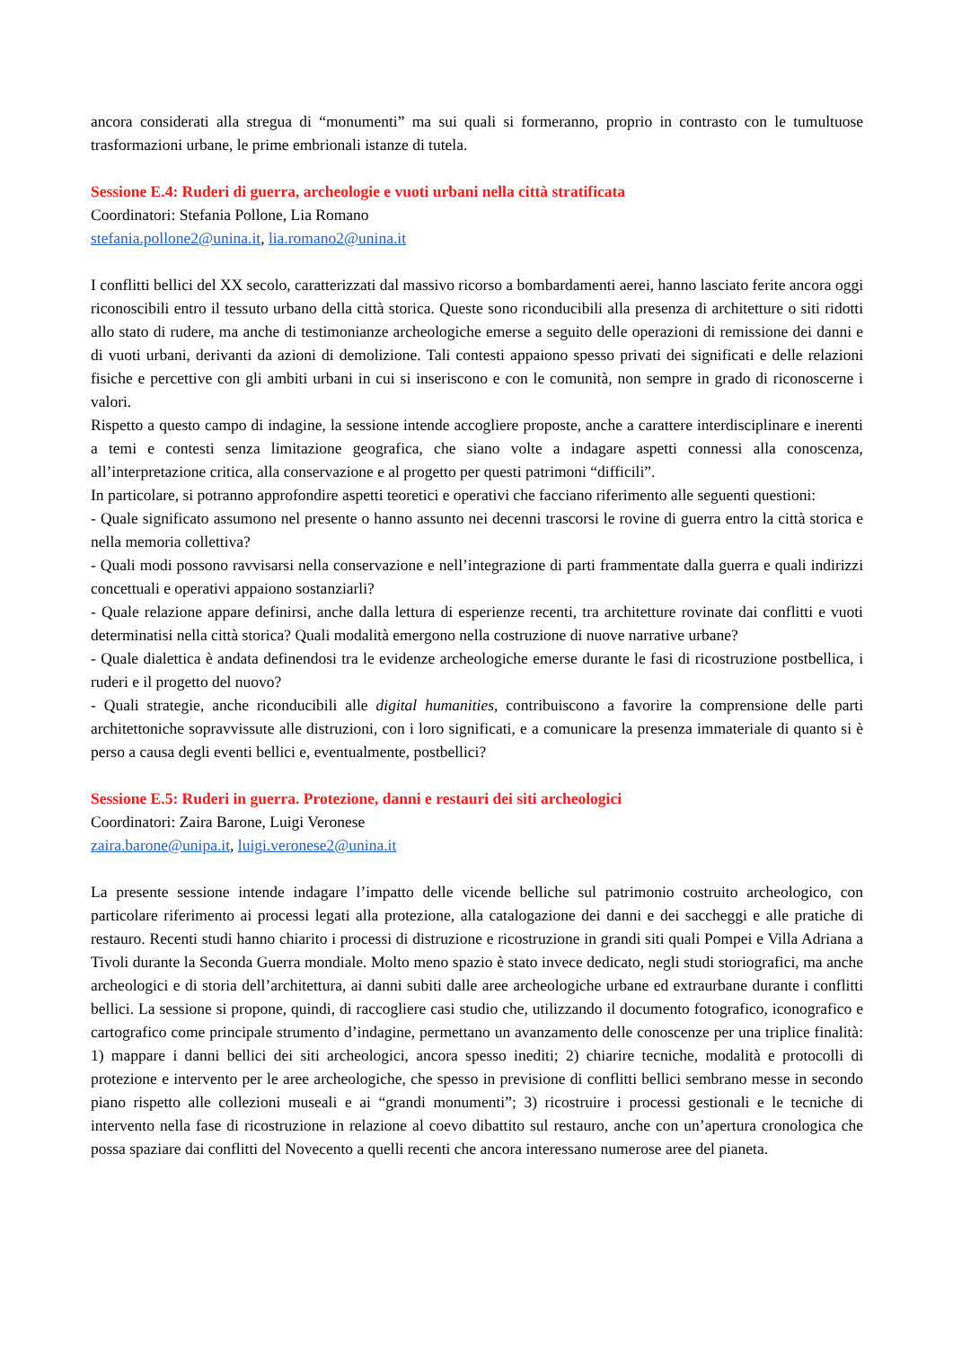ancora considerati alla stregua di “monumenti” ma sui quali si formeranno, proprio in contrasto con le tumultuose trasformazioni urbane, le prime embrionali istanze di tutela.
Sessione E.4: Ruderi di guerra, archeologie e vuoti urbani nella città stratificata
Coordinatori: Stefania Pollone, Lia Romano
stefania.pollone2@unina.it, lia.romano2@unina.it
I conflitti bellici del XX secolo, caratterizzati dal massivo ricorso a bombardamenti aerei, hanno lasciato ferite ancora oggi riconoscibili entro il tessuto urbano della città storica. Queste sono riconducibili alla presenza di architetture o siti ridotti allo stato di rudere, ma anche di testimonianze archeologiche emerse a seguito delle operazioni di remissione dei danni e di vuoti urbani, derivanti da azioni di demolizione. Tali contesti appaiono spesso privati dei significati e delle relazioni fisiche e percettive con gli ambiti urbani in cui si inseriscono e con le comunità, non sempre in grado di riconoscerne i valori.
Rispetto a questo campo di indagine, la sessione intende accogliere proposte, anche a carattere interdisciplinare e inerenti a temi e contesti senza limitazione geografica, che siano volte a indagare aspetti connessi alla conoscenza, all’interpretazione critica, alla conservazione e al progetto per questi patrimoni “difficili”.
In particolare, si potranno approfondire aspetti teoretici e operativi che facciano riferimento alle seguenti questioni:
- Quale significato assumono nel presente o hanno assunto nei decenni trascorsi le rovine di guerra entro la città storica e nella memoria collettiva?
- Quali modi possono ravvisarsi nella conservazione e nell’integrazione di parti frammentate dalla guerra e quali indirizzi concettuali e operativi appaiono sostanziarli?
- Quale relazione appare definirsi, anche dalla lettura di esperienze recenti, tra architetture rovinate dai conflitti e vuoti determinatisi nella città storica? Quali modalità emergono nella costruzione di nuove narrative urbane?
- Quale dialettica è andata definendosi tra le evidenze archeologiche emerse durante le fasi di ricostruzione postbellica, i ruderi e il progetto del nuovo?
- Quali strategie, anche riconducibili alle digital humanities, contribuiscono a favorire la comprensione delle parti architettoniche sopravvissute alle distruzioni, con i loro significati, e a comunicare la presenza immateriale di quanto si è perso a causa degli eventi bellici e, eventualmente, postbellici?
Sessione E.5: Ruderi in guerra. Protezione, danni e restauri dei siti archeologici
Coordinatori: Zaira Barone, Luigi Veronese
zaira.barone@unipa.it, luigi.veronese2@unina.it
La presente sessione intende indagare l’impatto delle vicende belliche sul patrimonio costruito archeologico, con particolare riferimento ai processi legati alla protezione, alla catalogazione dei danni e dei saccheggi e alle pratiche di restauro. Recenti studi hanno chiarito i processi di distruzione e ricostruzione in grandi siti quali Pompei e Villa Adriana a Tivoli durante la Seconda Guerra mondiale. Molto meno spazio è stato invece dedicato, negli studi storiografici, ma anche archeologici e di storia dell’architettura, ai danni subiti dalle aree archeologiche urbane ed extraurbane durante i conflitti bellici. La sessione si propone, quindi, di raccogliere casi studio che, utilizzando il documento fotografico, iconografico e cartografico come principale strumento d’indagine, permettano un avanzamento delle conoscenze per una triplice finalità: 1) mappare i danni bellici dei siti archeologici, ancora spesso inediti; 2) chiarire tecniche, modalità e protocolli di protezione e intervento per le aree archeologiche, che spesso in previsione di conflitti bellici sembrano messe in secondo piano rispetto alle collezioni museali e ai “grandi monumenti”; 3) ricostruire i processi gestionali e le tecniche di intervento nella fase di ricostruzione in relazione al coevo dibattito sul restauro, anche con un’apertura cronologica che possa spaziare dai conflitti del Novecento a quelli recenti che ancora interessano numerose aree del pianeta.